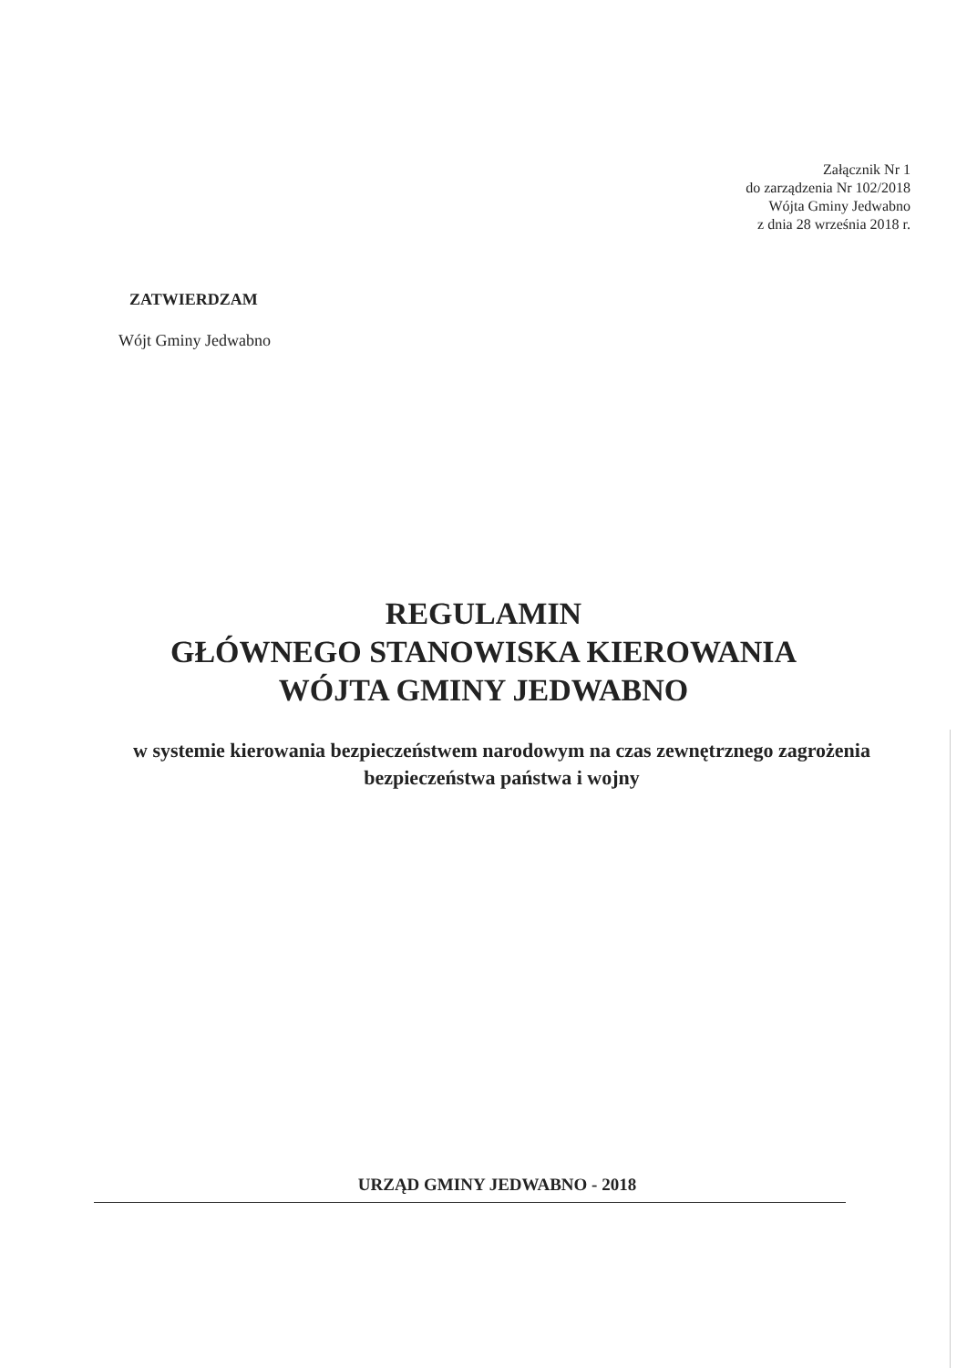Załącznik Nr 1
do zarządzenia Nr 102/2018
Wójta Gminy Jedwabno
z dnia 28 września 2018 r.
ZATWIERDZAM
Wójt Gminy Jedwabno
REGULAMIN
GŁÓWNEGO STANOWISKA KIEROWANIA
WÓJTA GMINY JEDWABNO
w systemie kierowania bezpieczeństwem narodowym na czas zewnętrznego zagrożenia bezpieczeństwa państwa i wojny
URZĄD GMINY JEDWABNO - 2018